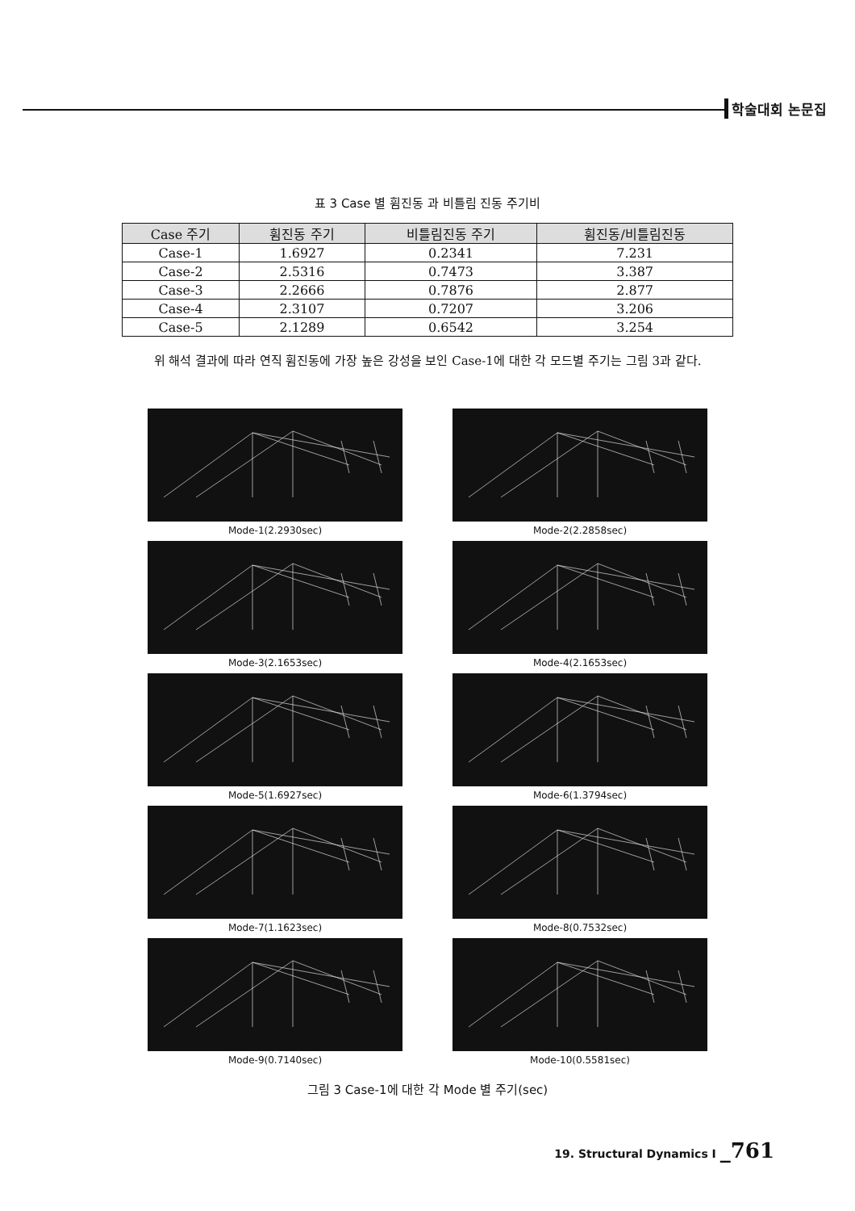학술대회 논문집
표 3 Case 별 휨진동 과 비틀림 진동 주기비
| Case 주기 | 휨진동 주기 | 비틀림진동 주기 | 휨진동/비틀림진동 |
| --- | --- | --- | --- |
| Case-1 | 1.6927 | 0.2341 | 7.231 |
| Case-2 | 2.5316 | 0.7473 | 3.387 |
| Case-3 | 2.2666 | 0.7876 | 2.877 |
| Case-4 | 2.3107 | 0.7207 | 3.206 |
| Case-5 | 2.1289 | 0.6542 | 3.254 |
위 해석 결과에 따라 연직 휨진동에 가장 높은 강성을 보인 Case-1에 대한 각 모드별 주기는 그림 3과 같다.
Mode-1(2.2930sec)
Mode-2(2.2858sec)
Mode-3(2.1653sec)
Mode-4(2.1653sec)
Mode-5(1.6927sec)
Mode-6(1.3794sec)
Mode-7(1.1623sec)
Mode-8(0.7532sec)
Mode-9(0.7140sec)
Mode-10(0.5581sec)
그림 3 Case-1에 대한 각 Mode 별 주기(sec)
19. Structural Dynamics I _761